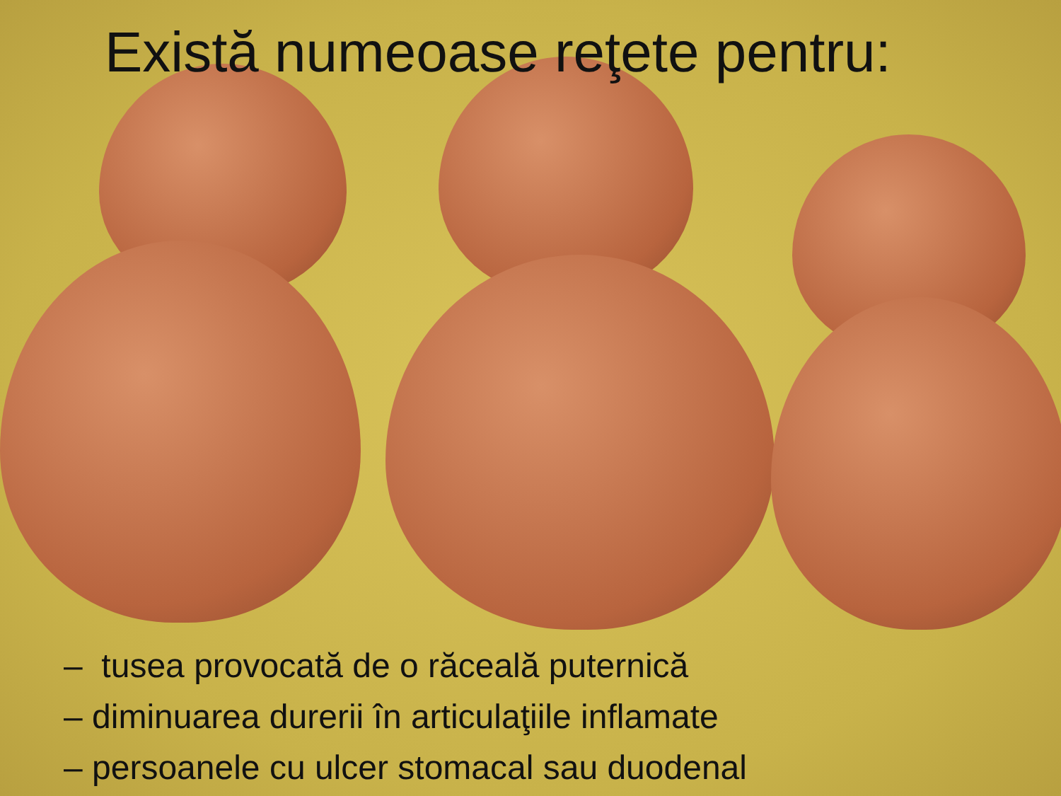Există numeoase reţete pentru:
– tusea provocată de o răceală puternică
– diminuarea durerii în articulaţiile inflamate
– persoanele cu ulcer stomacal sau duodenal